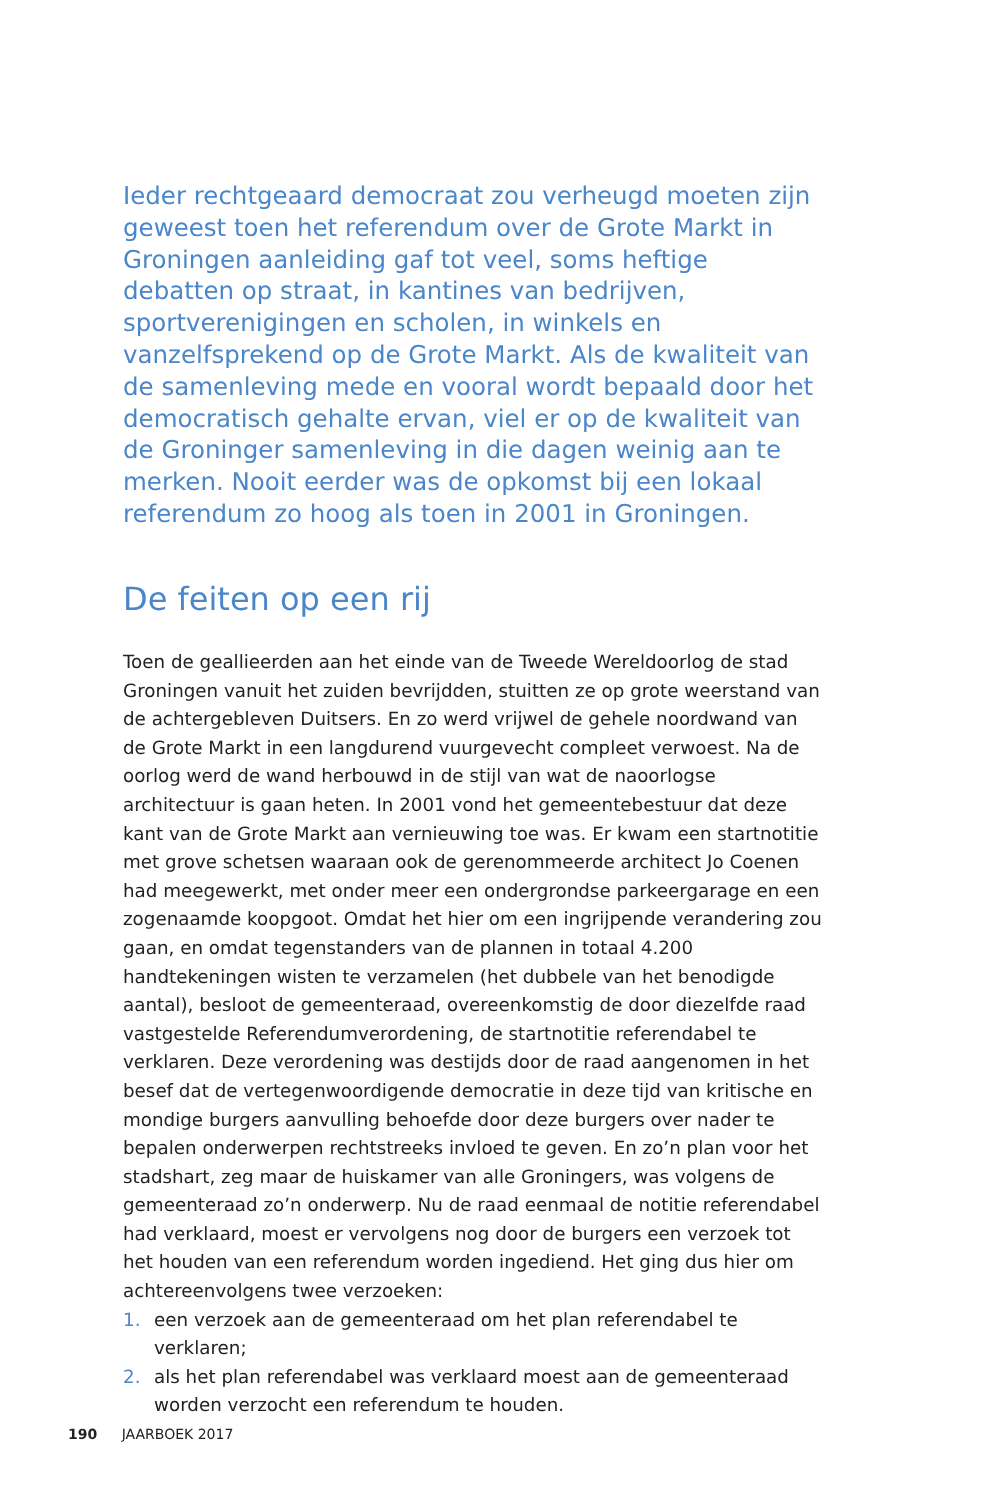Ieder rechtgeaard democraat zou verheugd moeten zijn geweest toen het referendum over de Grote Markt in Groningen aanleiding gaf tot veel, soms heftige debatten op straat, in kantines van bedrijven, sportverenigingen en scholen, in winkels en vanzelfsprekend op de Grote Markt. Als de kwaliteit van de samenleving mede en vooral wordt bepaald door het democratisch gehalte ervan, viel er op de kwaliteit van de Groninger samen­leving in die dagen weinig aan te merken. Nooit eerder was de opkomst bij een lokaal referendum zo hoog als toen in 2001 in Groningen.
De feiten op een rij
Toen de geallieerden aan het einde van de Tweede Wereldoorlog de stad Groningen vanuit het zuiden bevrijdden, stuitten ze op grote weerstand van de achtergebleven Duitsers. En zo werd vrijwel de gehele noordwand van de Grote Markt in een langdurend vuurgevecht compleet verwoest. Na de oorlog werd de wand herbouwd in de stijl van wat de naoorlogse architectuur is gaan heten. In 2001 vond het gemeentebestuur dat deze kant van de Grote Markt aan vernieuwing toe was. Er kwam een startnotitie met grove schetsen waaraan ook de gerenommeerde architect Jo Coenen had mee­gewerkt, met onder meer een ondergrondse parkeergarage en een zogenaamde koopgoot. Omdat het hier om een ingrijpende verandering zou gaan, en omdat tegenstanders van de plannen in totaal 4.200 handtekeningen wisten te verzamelen (het dubbele van het benodigde aantal), besloot de gemeente­raad, overeenkomstig de door diezelfde raad vastgestelde Referendum­verordening, de startnotitie referendabel te verklaren. Deze verordening was destijds door de raad aangenomen in het besef dat de vertegenwoordigende democratie in deze tijd van kritische en mondige burgers aanvulling behoefde door deze burgers over nader te bepalen onderwerpen recht­streeks invloed te geven. En zo’n plan voor het stadshart, zeg maar de huis­kamer van alle Groningers, was volgens de gemeenteraad zo’n onderwerp. Nu de raad eenmaal de notitie referendabel had verklaard, moest er vervolgens nog door de burgers een verzoek tot het houden van een referendum worden ingediend. Het ging dus hier om achtereenvolgens twee verzoeken:
1. een verzoek aan de gemeenteraad om het plan referendabel te verklaren;
2. als het plan referendabel was verklaard moest aan de gemeenteraad worden verzocht een referendum te houden.
190 JAARBOEK 2017